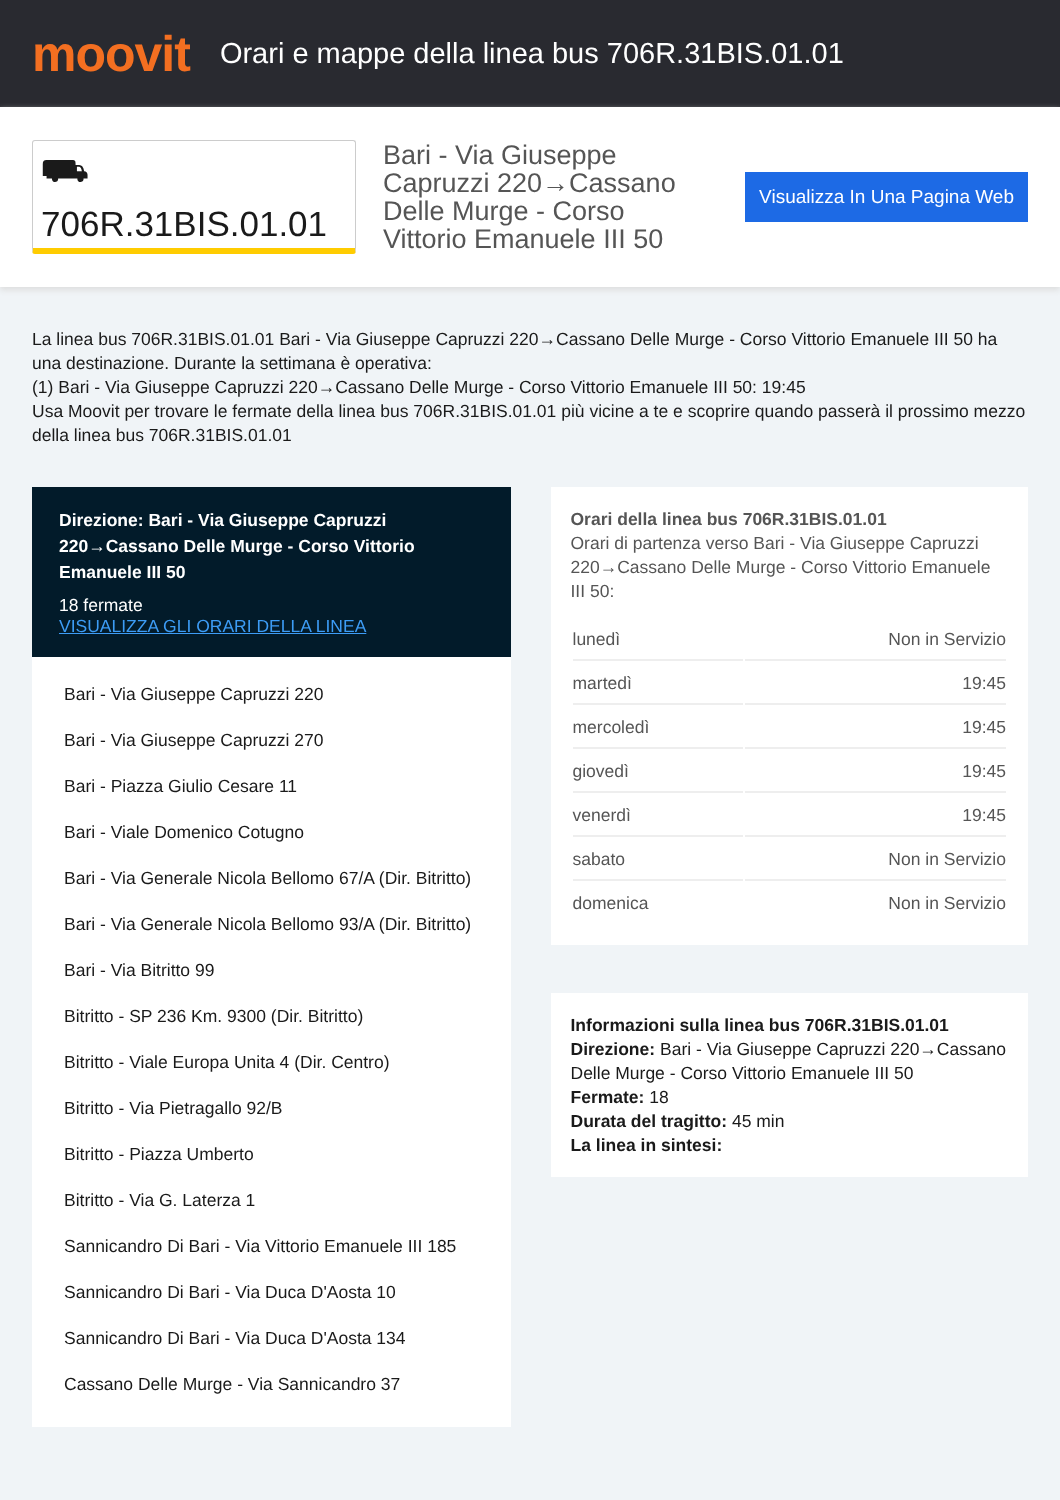moovit
Orari e mappe della linea bus 706R.31BIS.01.01
⛟ 706R.31BIS.01.01
Bari - Via Giuseppe Capruzzi 220→Cassano Delle Murge - Corso Vittorio Emanuele III 50
Visualizza In Una Pagina Web
La linea bus 706R.31BIS.01.01 Bari - Via Giuseppe Capruzzi 220→Cassano Delle Murge - Corso Vittorio Emanuele III 50 ha una destinazione. Durante la settimana è operativa:
(1) Bari - Via Giuseppe Capruzzi 220→Cassano Delle Murge - Corso Vittorio Emanuele III 50: 19:45
Usa Moovit per trovare le fermate della linea bus 706R.31BIS.01.01 più vicine a te e scoprire quando passerà il prossimo mezzo della linea bus 706R.31BIS.01.01
Direzione: Bari - Via Giuseppe Capruzzi 220→Cassano Delle Murge - Corso Vittorio Emanuele III 50
18 fermate
VISUALIZZA GLI ORARI DELLA LINEA
Bari - Via Giuseppe Capruzzi 220
Bari - Via Giuseppe Capruzzi 270
Bari - Piazza Giulio Cesare 11
Bari - Viale Domenico Cotugno
Bari - Via Generale Nicola Bellomo 67/A (Dir. Bitritto)
Bari - Via Generale Nicola Bellomo 93/A (Dir. Bitritto)
Bari - Via Bitritto 99
Bitritto - SP 236 Km. 9300 (Dir. Bitritto)
Bitritto - Viale Europa Unita 4 (Dir. Centro)
Bitritto - Via Pietragallo 92/B
Bitritto - Piazza Umberto
Bitritto - Via G. Laterza 1
Sannicandro Di Bari - Via Vittorio Emanuele III 185
Sannicandro Di Bari - Via Duca D'Aosta 10
Sannicandro Di Bari - Via Duca D'Aosta 134
Cassano Delle Murge - Via Sannicandro 37
Orari della linea bus 706R.31BIS.01.01
Orari di partenza verso Bari - Via Giuseppe Capruzzi 220→Cassano Delle Murge - Corso Vittorio Emanuele III 50:
| lunedì | Non in Servizio |
| martedì | 19:45 |
| mercoledì | 19:45 |
| giovedì | 19:45 |
| venerdì | 19:45 |
| sabato | Non in Servizio |
| domenica | Non in Servizio |
Informazioni sulla linea bus 706R.31BIS.01.01
Direzione: Bari - Via Giuseppe Capruzzi 220→Cassano Delle Murge - Corso Vittorio Emanuele III 50
Fermate: 18
Durata del tragitto: 45 min
La linea in sintesi: